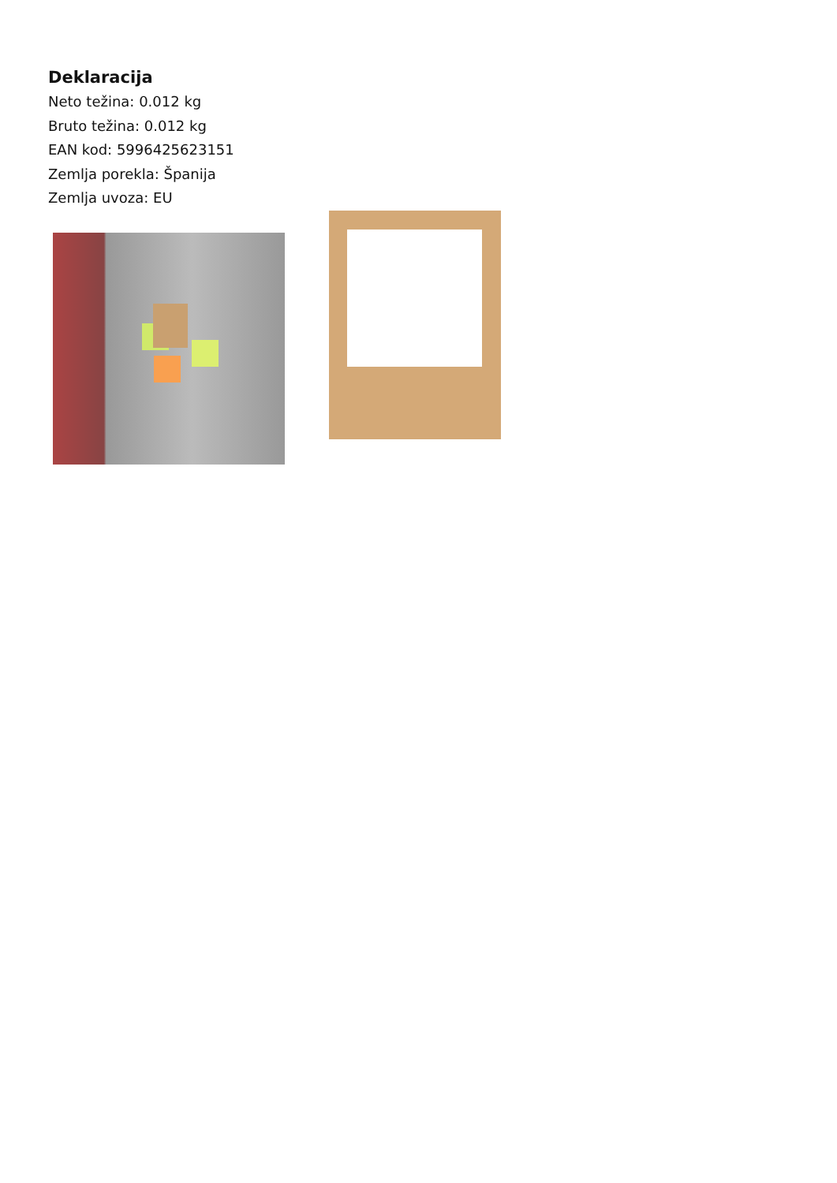Deklaracija
Neto težina: 0.012 kg
Bruto težina: 0.012 kg
EAN kod: 5996425623151
Zemlja porekla: Španija
Zemlja uvoza: EU